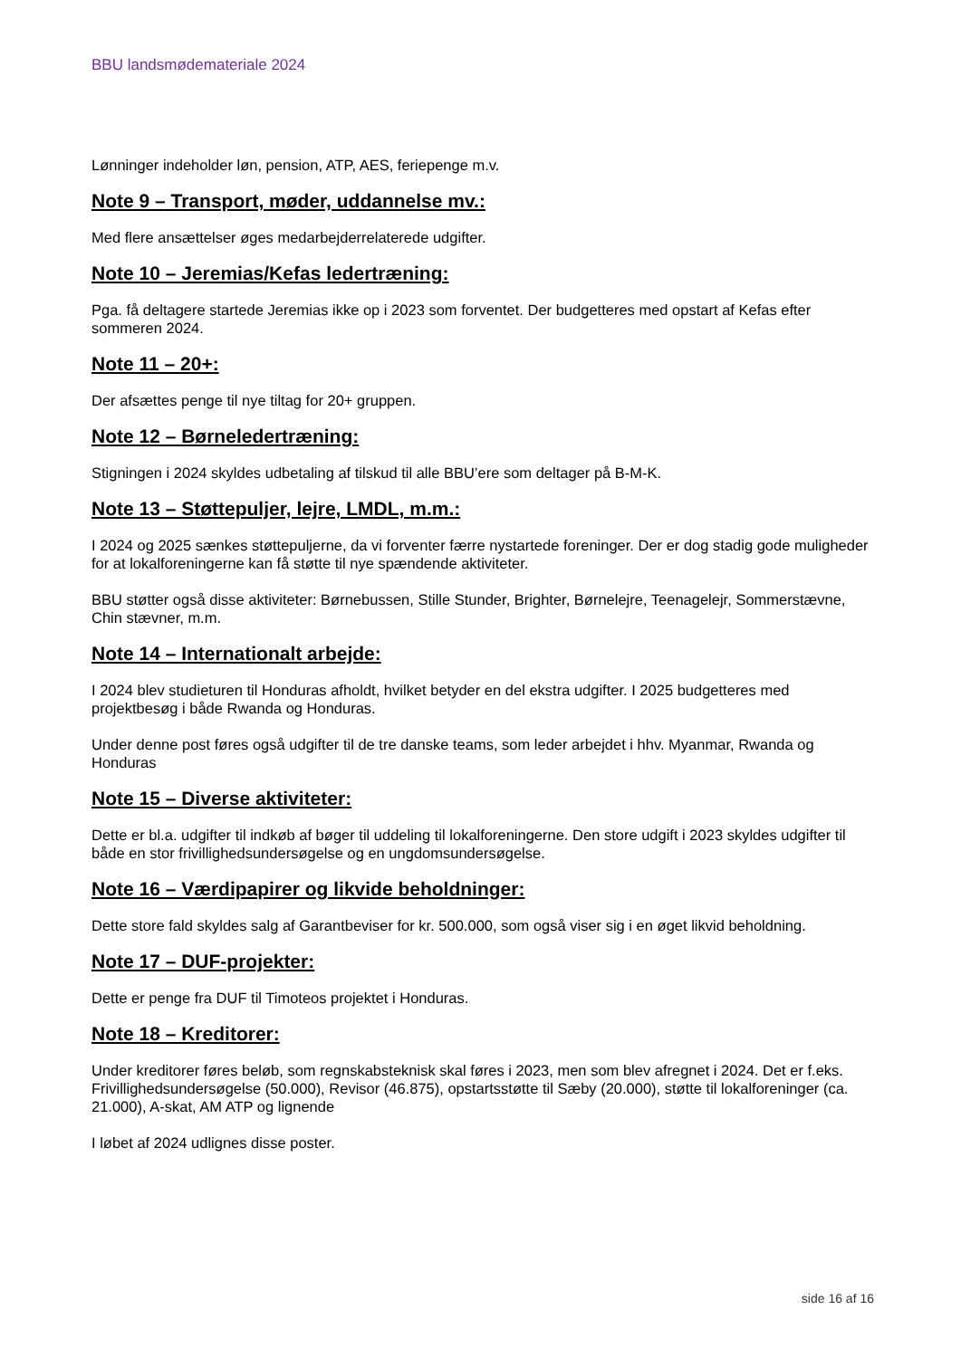BBU landsmødemateriale 2024
Lønninger indeholder løn, pension, ATP, AES, feriepenge m.v.
Note 9 – Transport, møder, uddannelse mv.:
Med flere ansættelser øges medarbejderrelaterede udgifter.
Note 10 – Jeremias/Kefas ledertræning:
Pga. få deltagere startede Jeremias ikke op i 2023 som forventet. Der budgetteres med opstart af Kefas efter sommeren 2024.
Note 11 – 20+:
Der afsættes penge til nye tiltag for 20+ gruppen.
Note 12 – Børneledertræning:
Stigningen i 2024 skyldes udbetaling af tilskud til alle BBU’ere som deltager på B-M-K.
Note 13 – Støttepuljer, lejre, LMDL, m.m.:
I 2024 og 2025 sænkes støttepuljerne, da vi forventer færre nystartede foreninger. Der er dog stadig gode muligheder for at lokalforeningerne kan få støtte til nye spændende aktiviteter.
BBU støtter også disse aktiviteter: Børnebussen, Stille Stunder, Brighter, Børnelejre, Teenagelejr, Sommerstævne, Chin stævner, m.m.
Note 14 – Internationalt arbejde:
I 2024 blev studieturen til Honduras afholdt, hvilket betyder en del ekstra udgifter. I 2025 budgetteres med projektbesøg i både Rwanda og Honduras.
Under denne post føres også udgifter til de tre danske teams, som leder arbejdet i hhv. Myanmar, Rwanda og Honduras
Note 15 – Diverse aktiviteter:
Dette er bl.a. udgifter til indkøb af bøger til uddeling til lokalforeningerne. Den store udgift i 2023 skyldes udgifter til både en stor frivillighedsundersøgelse og en ungdomsundersøgelse.
Note 16 – Værdipapirer og likvide beholdninger:
Dette store fald skyldes salg af Garantbeviser for kr. 500.000, som også viser sig i en øget likvid beholdning.
Note 17 – DUF-projekter:
Dette er penge fra DUF til Timoteos projektet i Honduras.
Note 18 – Kreditorer:
Under kreditorer føres beløb, som regnskabsteknisk skal føres i 2023, men som blev afregnet i 2024. Det er f.eks. Frivillighedsundersøgelse (50.000), Revisor (46.875), opstartsstøtte til Sæby (20.000), støtte til lokalforeninger (ca. 21.000), A-skat, AM ATP og lignende
I løbet af 2024 udlignes disse poster.
side 16 af 16